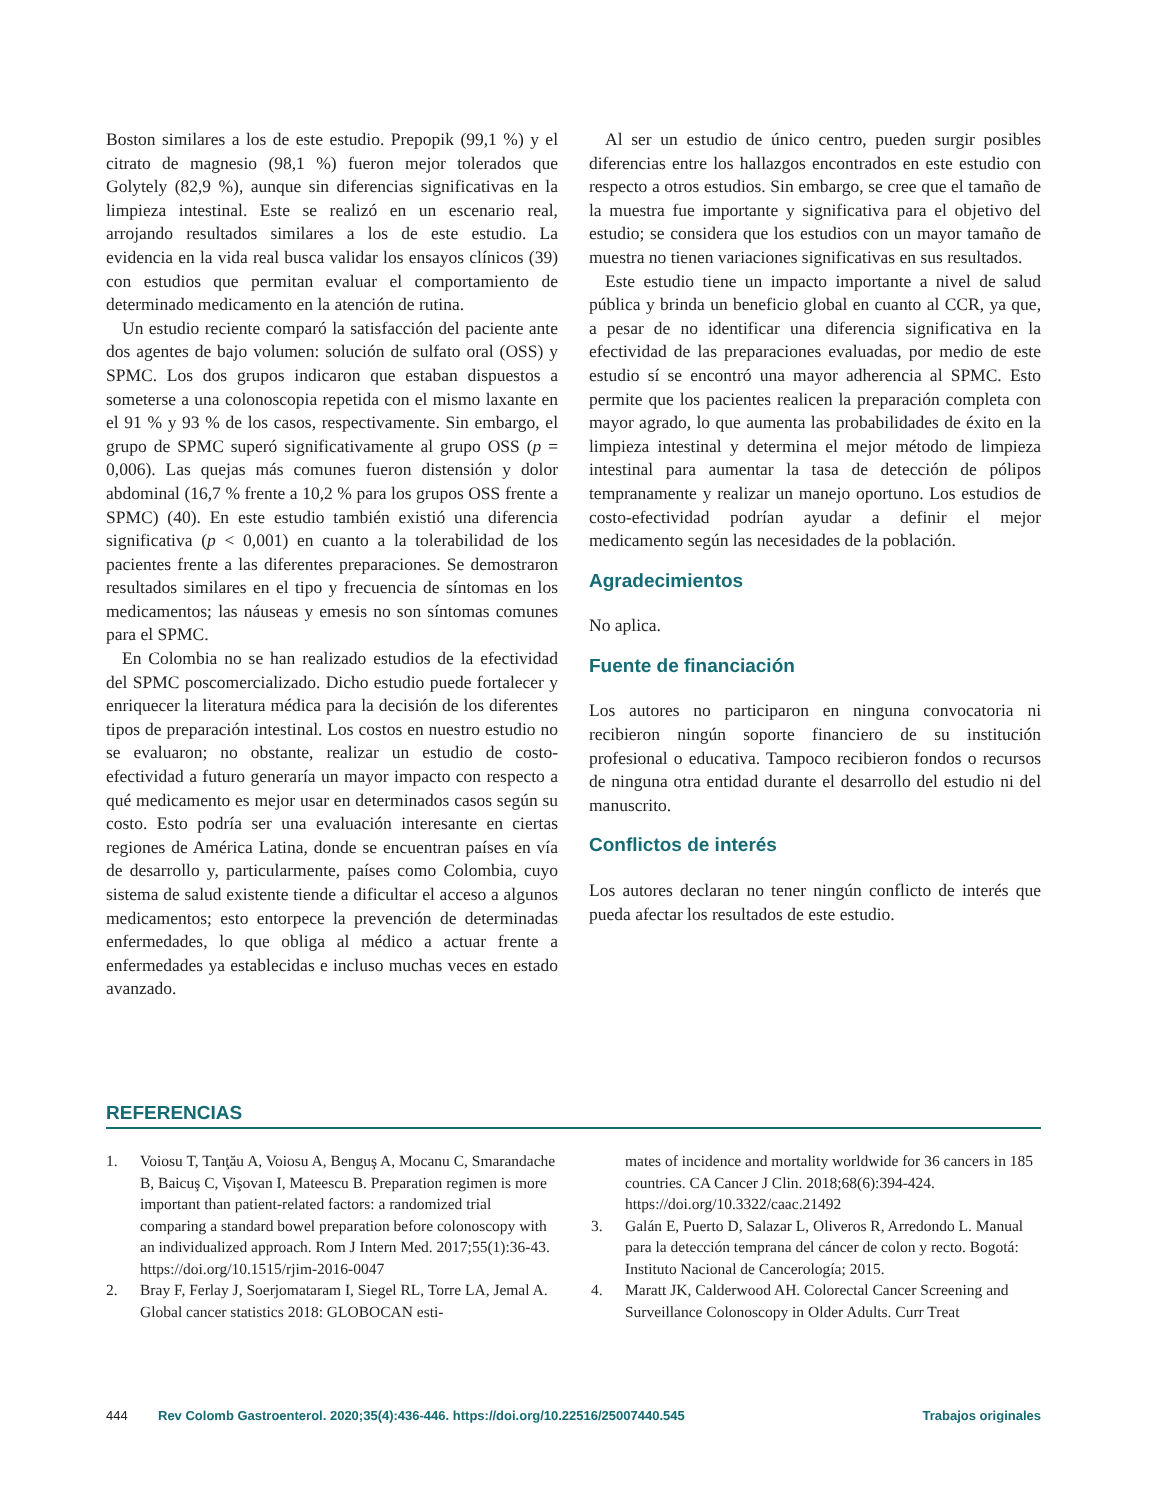Boston similares a los de este estudio. Prepopik (99,1 %) y el citrato de magnesio (98,1 %) fueron mejor tolerados que Golytely (82,9 %), aunque sin diferencias significativas en la limpieza intestinal. Este se realizó en un escenario real, arrojando resultados similares a los de este estudio. La evidencia en la vida real busca validar los ensayos clínicos (39) con estudios que permitan evaluar el comportamiento de determinado medicamento en la atención de rutina.
Un estudio reciente comparó la satisfacción del paciente ante dos agentes de bajo volumen: solución de sulfato oral (OSS) y SPMC. Los dos grupos indicaron que estaban dispuestos a someterse a una colonoscopia repetida con el mismo laxante en el 91 % y 93 % de los casos, respectivamente. Sin embargo, el grupo de SPMC superó significativamente al grupo OSS (p = 0,006). Las quejas más comunes fueron distensión y dolor abdominal (16,7 % frente a 10,2 % para los grupos OSS frente a SPMC) (40). En este estudio también existió una diferencia significativa (p < 0,001) en cuanto a la tolerabilidad de los pacientes frente a las diferentes preparaciones. Se demostraron resultados similares en el tipo y frecuencia de síntomas en los medicamentos; las náuseas y emesis no son síntomas comunes para el SPMC.
En Colombia no se han realizado estudios de la efectividad del SPMC poscomercializado. Dicho estudio puede fortalecer y enriquecer la literatura médica para la decisión de los diferentes tipos de preparación intestinal. Los costos en nuestro estudio no se evaluaron; no obstante, realizar un estudio de costo-efectividad a futuro generaría un mayor impacto con respecto a qué medicamento es mejor usar en determinados casos según su costo. Esto podría ser una evaluación interesante en ciertas regiones de América Latina, donde se encuentran países en vía de desarrollo y, particularmente, países como Colombia, cuyo sistema de salud existente tiende a dificultar el acceso a algunos medicamentos; esto entorpece la prevención de determinadas enfermedades, lo que obliga al médico a actuar frente a enfermedades ya establecidas e incluso muchas veces en estado avanzado.
Al ser un estudio de único centro, pueden surgir posibles diferencias entre los hallazgos encontrados en este estudio con respecto a otros estudios. Sin embargo, se cree que el tamaño de la muestra fue importante y significativa para el objetivo del estudio; se considera que los estudios con un mayor tamaño de muestra no tienen variaciones significativas en sus resultados.
Este estudio tiene un impacto importante a nivel de salud pública y brinda un beneficio global en cuanto al CCR, ya que, a pesar de no identificar una diferencia significativa en la efectividad de las preparaciones evaluadas, por medio de este estudio sí se encontró una mayor adherencia al SPMC. Esto permite que los pacientes realicen la preparación completa con mayor agrado, lo que aumenta las probabilidades de éxito en la limpieza intestinal y determina el mejor método de limpieza intestinal para aumentar la tasa de detección de pólipos tempranamente y realizar un manejo oportuno. Los estudios de costo-efectividad podrían ayudar a definir el mejor medicamento según las necesidades de la población.
Agradecimientos
No aplica.
Fuente de financiación
Los autores no participaron en ninguna convocatoria ni recibieron ningún soporte financiero de su institución profesional o educativa. Tampoco recibieron fondos o recursos de ninguna otra entidad durante el desarrollo del estudio ni del manuscrito.
Conflictos de interés
Los autores declaran no tener ningún conflicto de interés que pueda afectar los resultados de este estudio.
REFERENCIAS
1. Voiosu T, Tanţău A, Voiosu A, Benguş A, Mocanu C, Smarandache B, Baicuş C, Vişovan I, Mateescu B. Preparation regimen is more important than patient-related factors: a randomized trial comparing a standard bowel preparation before colonoscopy with an individualized approach. Rom J Intern Med. 2017;55(1):36-43. https://doi.org/10.1515/rjim-2016-0047
2. Bray F, Ferlay J, Soerjomataram I, Siegel RL, Torre LA, Jemal A. Global cancer statistics 2018: GLOBOCAN esti-
mates of incidence and mortality worldwide for 36 cancers in 185 countries. CA Cancer J Clin. 2018;68(6):394-424. https://doi.org/10.3322/caac.21492
3. Galán E, Puerto D, Salazar L, Oliveros R, Arredondo L. Manual para la detección temprana del cáncer de colon y recto. Bogotá: Instituto Nacional de Cancerología; 2015.
4. Maratt JK, Calderwood AH. Colorectal Cancer Screening and Surveillance Colonoscopy in Older Adults. Curr Treat
444 Rev Colomb Gastroenterol. 2020;35(4):436-446. https://doi.org/10.22516/25007440.545 Trabajos originales